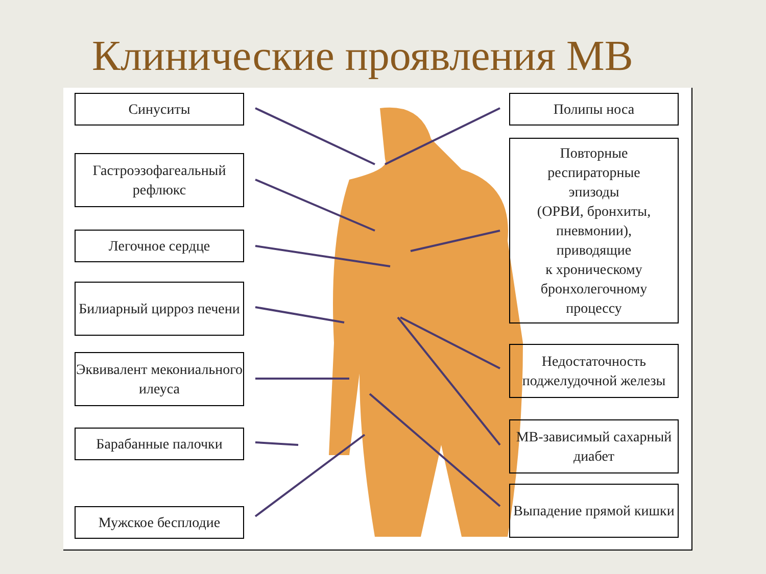Клинические проявления МВ
Синуситы
Гастроэзофагеальный рефлюкс
Легочное сердце
Билиарный цирроз печени
Эквивалент мекониального илеуса
Барабанные палочки
Мужское бесплодие
Полипы носа
Повторные
респираторные
эпизоды
(ОРВИ, бронхиты,
пневмонии),
приводящие
к хроническому
бронхолегочному
процессу
Недостаточность поджелудочной железы
МВ-зависимый сахарный диабет
Выпадение прямой кишки